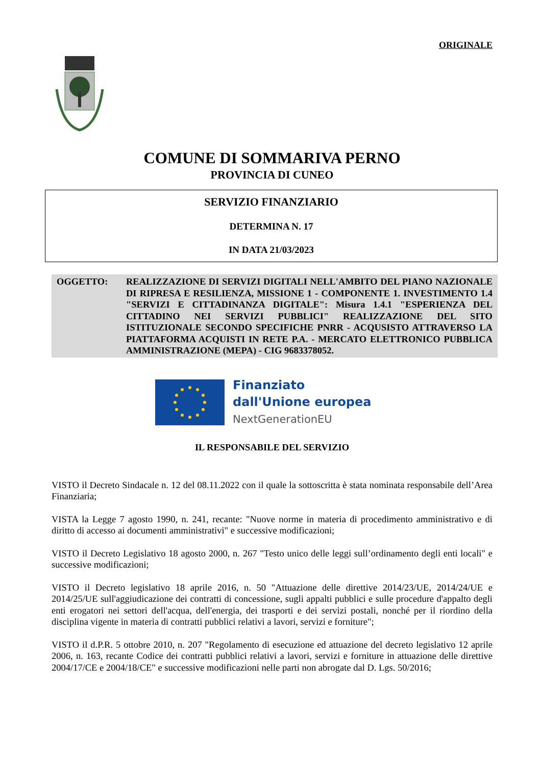ORIGINALE
COMUNE DI SOMMARIVA PERNO
PROVINCIA DI CUNEO
SERVIZIO FINANZIARIO
DETERMINA N. 17
IN DATA 21/03/2023
OGGETTO: REALIZZAZIONE DI SERVIZI DIGITALI NELL'AMBITO DEL PIANO NAZIONALE DI RIPRESA E RESILIENZA, MISSIONE 1 - COMPONENTE 1. INVESTIMENTO 1.4 "SERVIZI E CITTADINANZA DIGITALE": Misura 1.4.1 "ESPERIENZA DEL CITTADINO NEI SERVIZI PUBBLICI" REALIZZAZIONE DEL SITO ISTITUZIONALE SECONDO SPECIFICHE PNRR - ACQUSISTO ATTRAVERSO LA PIATTAFORMA ACQUISTI IN RETE P.A. - MERCATO ELETTRONICO PUBBLICA AMMINISTRAZIONE (MEPA) - CIG 9683378052.
Finanziato
dall'Unione europea
NextGenerationEU
IL RESPONSABILE DEL SERVIZIO
VISTO il Decreto Sindacale n. 12 del 08.11.2022 con il quale la sottoscritta è stata nominata responsabile dell’Area Finanziaria;
VISTA la Legge 7 agosto 1990, n. 241, recante: "Nuove norme in materia di procedimento amministrativo e di diritto di accesso ai documenti amministrativi" e successive modificazioni;
VISTO il Decreto Legislativo 18 agosto 2000, n. 267 "Testo unico delle leggi sull’ordinamento degli enti locali" e successive modificazioni;
VISTO il Decreto legislativo 18 aprile 2016, n. 50 "Attuazione delle direttive 2014/23/UE, 2014/24/UE e 2014/25/UE sull'aggiudicazione dei contratti di concessione, sugli appalti pubblici e sulle procedure d'appalto degli enti erogatori nei settori dell'acqua, dell'energia, dei trasporti e dei servizi postali, nonché per il riordino della disciplina vigente in materia di contratti pubblici relativi a lavori, servizi e forniture";
VISTO il d.P.R. 5 ottobre 2010, n. 207 "Regolamento di esecuzione ed attuazione del decreto legislativo 12 aprile 2006, n. 163, recante Codice dei contratti pubblici relativi a lavori, servizi e forniture in attuazione delle direttive 2004/17/CE e 2004/18/CE" e successive modificazioni nelle parti non abrogate dal D. Lgs. 50/2016;